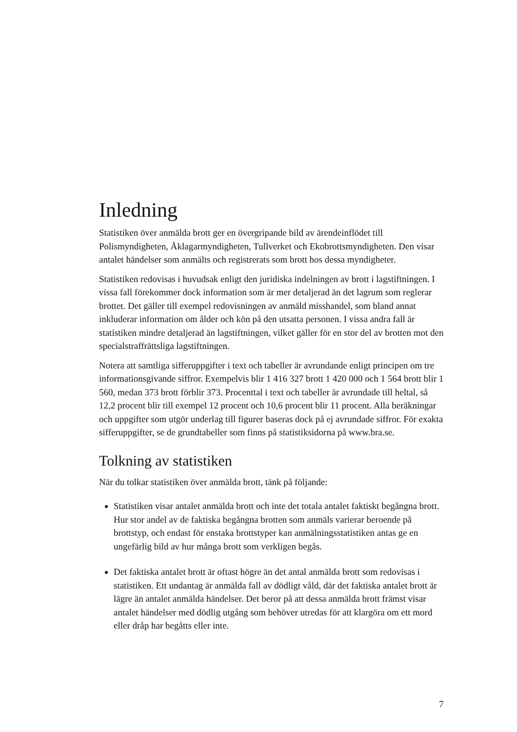Inledning
Statistiken över anmälda brott ger en övergripande bild av ärendeinflödet till Polismyndigheten, Åklagarmyndigheten, Tullverket och Ekobrottsmyndigheten. Den visar antalet händelser som anmälts och registrerats som brott hos dessa myndigheter.
Statistiken redovisas i huvudsak enligt den juridiska indelningen av brott i lag­stiftningen. I vissa fall förekommer dock information som är mer detaljerad än det lagrum som reglerar brottet. Det gäller till exempel redovisningen av anmäld misshandel, som bland annat inkluderar information om ålder och kön på den utsatta personen. I vissa andra fall är statistiken mindre detaljerad än lagstiftningen, vilket gäller för en stor del av brotten mot den specialstraffrättsliga lagstiftningen.
Notera att samtliga sifferuppgifter i text och tabeller är avrundande enligt principen om tre informationsgivande siffror. Exempelvis blir 1 416 327 brott 1 420 000 och 1 564 brott blir 1 560, medan 373 brott förblir 373. Procenttal i text och tabeller är avrundade till heltal, så 12,2 procent blir till exempel 12 procent och 10,6 procent blir 11 procent. Alla beräkningar och uppgifter som utgör underlag till figurer baseras dock på ej avrundade siffror. För exakta sifferuppgifter, se de grundtabeller som finns på statistiksidorna på www.bra.se.
Tolkning av statistiken
När du tolkar statistiken över anmälda brott, tänk på följande:
Statistiken visar antalet anmälda brott och inte det totala antalet faktiskt begångna brott. Hur stor andel av de faktiska begångna brotten som anmäls varierar beroende på brottstyp, och endast för enstaka brottstyper kan anmälnings­statistiken antas ge en ungefärlig bild av hur många brott som verkligen begås.
Det faktiska antalet brott är oftast högre än det antal anmälda brott som redovisas i statistiken. Ett undantag är anmälda fall av dödligt våld, där det faktiska antalet brott är lägre än antalet anmälda händelser. Det beror på att dessa anmälda brott främst visar antalet händelser med dödlig utgång som behöver utredas för att klargöra om ett mord eller dråp har begåtts eller inte.
7